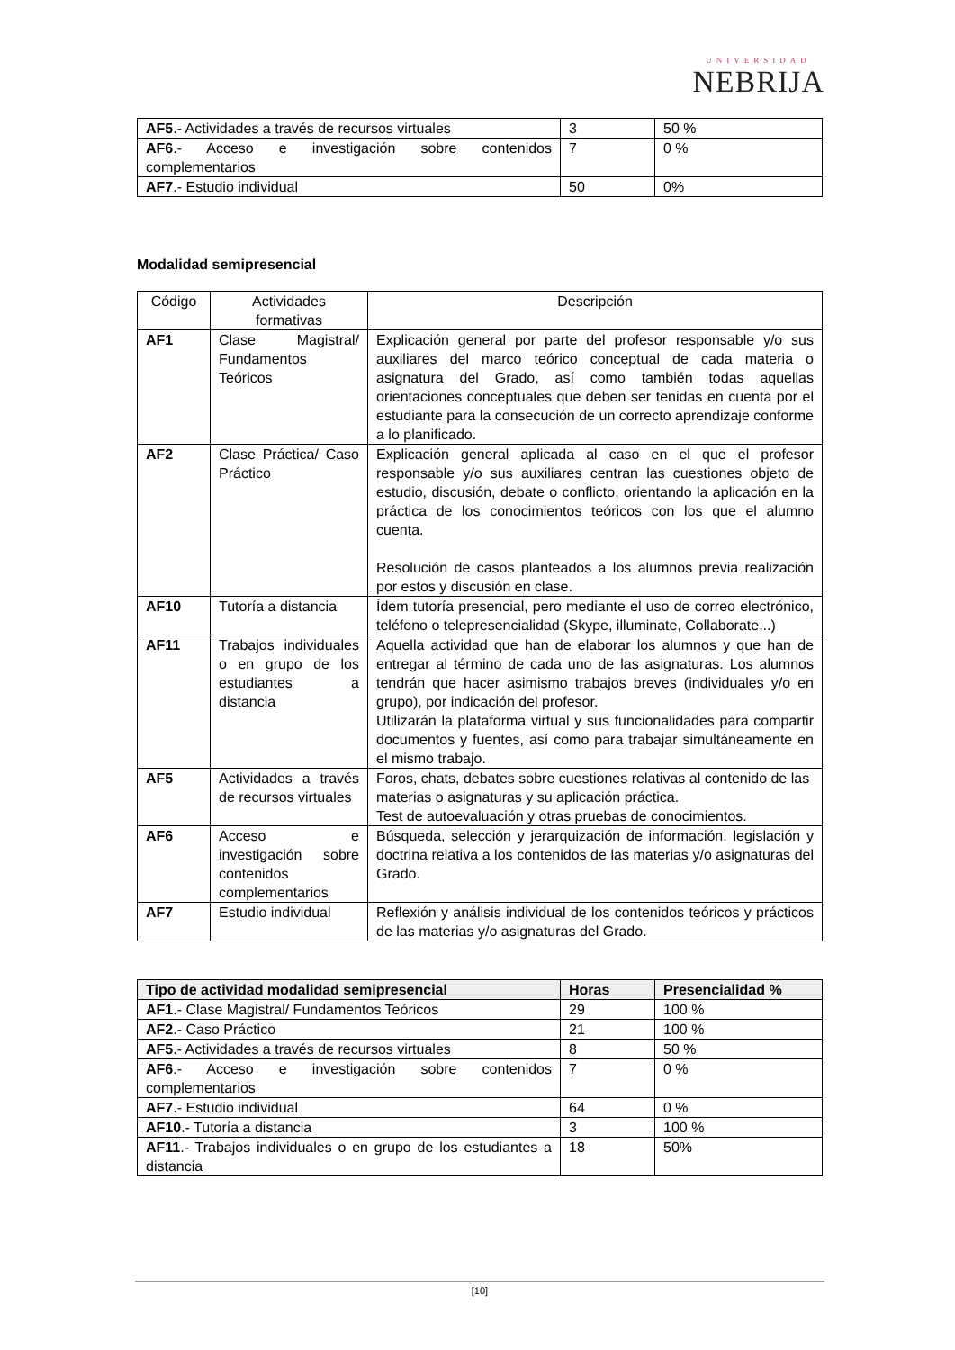UNIVERSIDAD
NEBRIJA
| AF5 .- Actividades a través de recursos virtuales | 3 | 50 % |
| AF6 .- Acceso e investigación sobre contenidos complementarios | 7 | 0 % |
| AF7 .- Estudio individual | 50 | 0% |
Modalidad semipresencial
| Código | Actividades formativas | Descripción |
| AF1 | Clase Magistral/ Fundamentos Teóricos | Explicación general por parte del profesor responsable y/o sus auxiliares del marco teórico conceptual de cada materia o asignatura del Grado, así como también todas aquellas orientaciones conceptuales que deben ser tenidas en cuenta por el estudiante para la consecución de un correcto aprendizaje conforme a lo planificado. |
| AF2 | Clase Práctica/ Caso Práctico | Explicación general aplicada al caso en el que el profesor responsable y/o sus auxiliares centran las cuestiones objeto de estudio, discusión, debate o conflicto, orientando la aplicación en la práctica de los conocimientos teóricos con los que el alumno cuenta. Resolución de casos planteados a los alumnos previa realización por estos y discusión en clase. |
| AF10 | Tutoría a distancia | Ídem tutoría presencial, pero mediante el uso de correo electrónico, teléfono o telepresencialidad (Skype, illuminate, Collaborate,..) |
| AF11 | Trabajos individuales o en grupo de los estudiantes a distancia | Aquella actividad que han de elaborar los alumnos y que han de entregar al término de cada uno de las asignaturas. Los alumnos tendrán que hacer asimismo trabajos breves (individuales y/o en grupo), por indicación del profesor. Utilizarán la plataforma virtual y sus funcionalidades para compartir documentos y fuentes, así como para trabajar simultáneamente en el mismo trabajo. |
| AF5 | Actividades a través de recursos virtuales | Foros, chats, debates sobre cuestiones relativas al contenido de las materias o asignaturas y su aplicación práctica. Test de autoevaluación y otras pruebas de conocimientos. |
| AF6 | Acceso e investigación sobre contenidos complementarios | Búsqueda, selección y jerarquización de información, legislación y doctrina relativa a los contenidos de las materias y/o asignaturas del Grado. |
| AF7 | Estudio individual | Reflexión y análisis individual de los contenidos teóricos y prácticos de las materias y/o asignaturas del Grado. |
| Tipo de actividad modalidad semipresencial | Horas | Presencialidad % |
| --- | --- | --- |
| AF1 .- Clase Magistral/ Fundamentos Teóricos | 29 | 100 % |
| AF2 .- Caso Práctico | 21 | 100 % |
| AF5 .- Actividades a través de recursos virtuales | 8 | 50 % |
| AF6 .- Acceso e investigación sobre contenidos complementarios | 7 | 0 % |
| AF7 .- Estudio individual | 64 | 0 % |
| AF10 .- Tutoría a distancia | 3 | 100 % |
| AF11 .- Trabajos individuales o en grupo de los estudiantes a distancia | 18 | 50% |
[10]